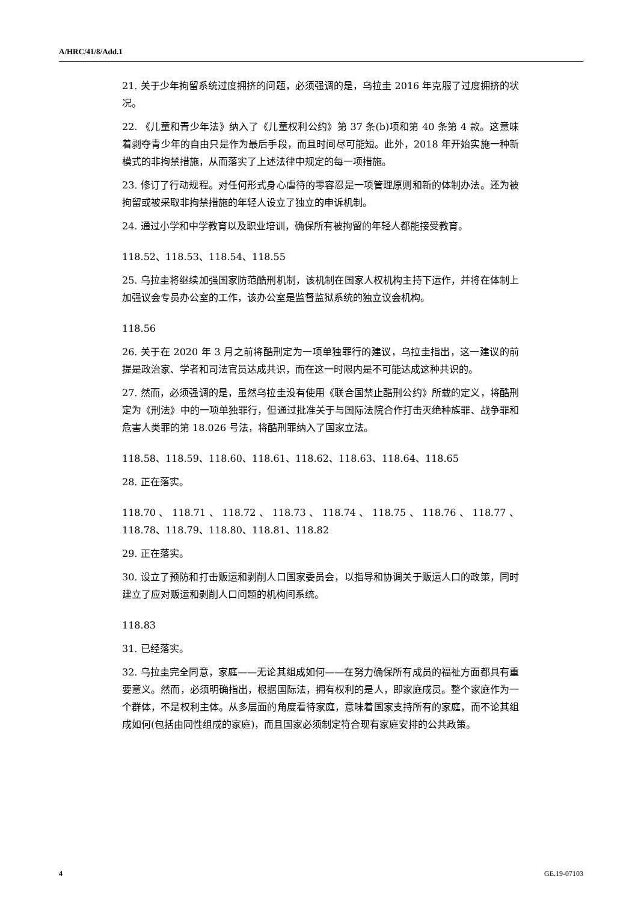A/HRC/41/8/Add.1
21. 关于少年拘留系统过度拥挤的问题，必须强调的是，乌拉圭 2016 年克服了过度拥挤的状况。
22. 《儿童和青少年法》纳入了《儿童权利公约》第 37 条(b)项和第 40 条第 4 款。这意味着剥夺青少年的自由只是作为最后手段，而且时间尽可能短。此外，2018 年开始实施一种新模式的非拘禁措施，从而落实了上述法律中规定的每一项措施。
23. 修订了行动规程。对任何形式身心虐待的零容忍是一项管理原则和新的体制办法。还为被拘留或被采取非拘禁措施的年轻人设立了独立的申诉机制。
24. 通过小学和中学教育以及职业培训，确保所有被拘留的年轻人都能接受教育。
118.52、118.53、118.54、118.55
25. 乌拉圭将继续加强国家防范酷刑机制，该机制在国家人权机构主持下运作，并将在体制上加强议会专员办公室的工作，该办公室是监督监狱系统的独立议会机构。
118.56
26. 关于在 2020 年 3 月之前将酷刑定为一项单独罪行的建议，乌拉圭指出，这一建议的前提是政治家、学者和司法官员达成共识，而在这一时限内是不可能达成这种共识的。
27. 然而，必须强调的是，虽然乌拉圭没有使用《联合国禁止酷刑公约》所载的定义，将酷刑定为《刑法》中的一项单独罪行，但通过批准关于与国际法院合作打击灭绝种族罪、战争罪和危害人类罪的第 18.026 号法，将酷刑罪纳入了国家立法。
118.58、118.59、118.60、118.61、118.62、118.63、118.64、118.65
28. 正在落实。
118.70 、 118.71 、 118.72 、 118.73 、 118.74 、 118.75 、 118.76 、 118.77 、118.78、118.79、118.80、118.81、118.82
29. 正在落实。
30. 设立了预防和打击贩运和剥削人口国家委员会，以指导和协调关于贩运人口的政策，同时建立了应对贩运和剥削人口问题的机构间系统。
118.83
31. 已经落实。
32. 乌拉圭完全同意，家庭——无论其组成如何——在努力确保所有成员的福祉方面都具有重要意义。然而，必须明确指出，根据国际法，拥有权利的是人，即家庭成员。整个家庭作为一个群体，不是权利主体。从多层面的角度看待家庭，意味着国家支持所有的家庭，而不论其组成如何(包括由同性组成的家庭)，而且国家必须制定符合现有家庭安排的公共政策。
4 GE.19-07103